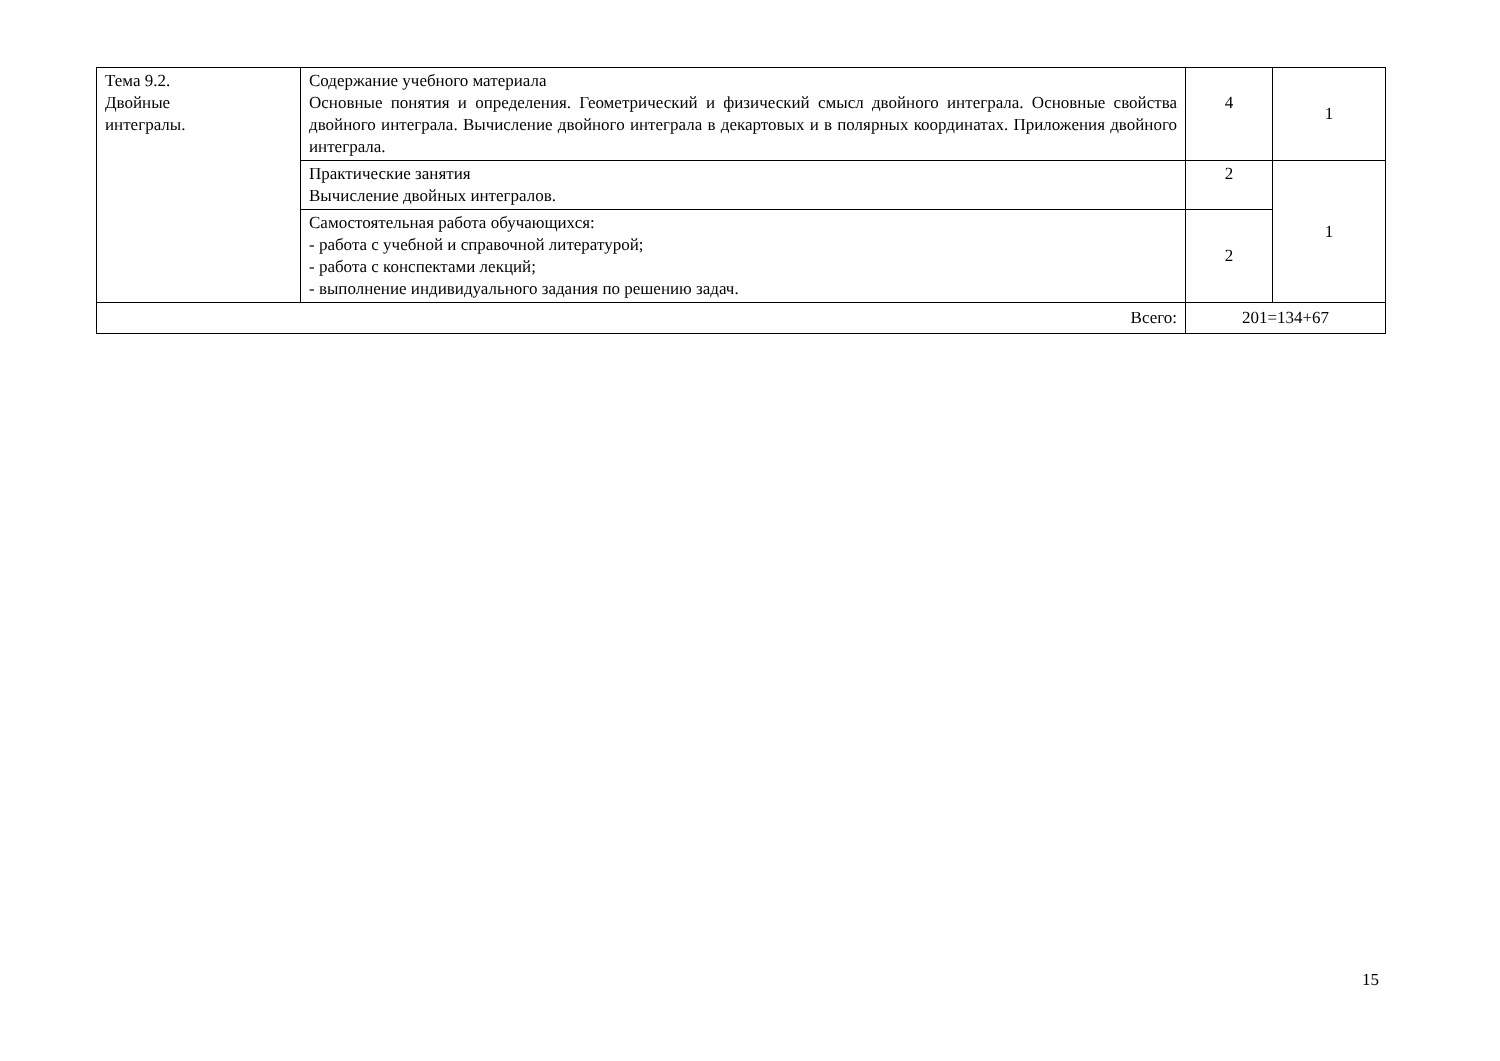| Тема 9.2. Двойные интегралы. | Содержание учебного материала Основные понятия и определения. Геометрический и физический смысл двойного интеграла. Основные свойства двойного интеграла. Вычисление двойного интеграла в декартовых и в полярных координатах. Приложения двойного интеграла. | 4 | 1 |
| | Практические занятия Вычисление двойных интегралов. | 2 | 1 |
| | Самостоятельная работа обучающихся: - работа с учебной и справочной литературой; - работа с конспектами лекций; - выполнение индивидуального задания по решению задач. | 2 | |
| Всего: | | 201=134+67 | |
15